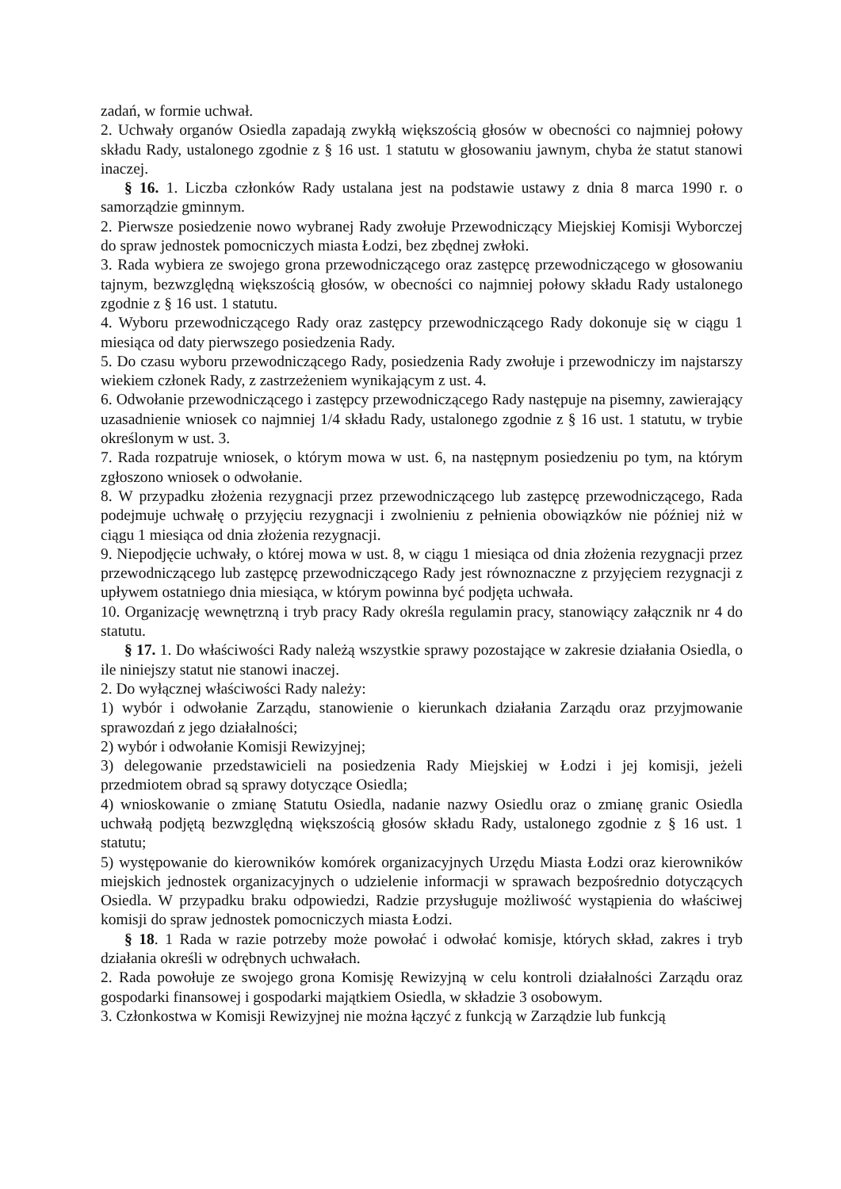zadań, w formie uchwał.
2. Uchwały organów Osiedla zapadają zwykłą większością głosów w obecności co najmniej połowy składu Rady, ustalonego zgodnie z § 16 ust. 1 statutu w głosowaniu jawnym, chyba że statut stanowi inaczej.
§ 16. 1. Liczba członków Rady ustalana jest na podstawie ustawy z dnia 8 marca 1990 r. o samorządzie gminnym.
2. Pierwsze posiedzenie nowo wybranej Rady zwołuje Przewodniczący Miejskiej Komisji Wyborczej do spraw jednostek pomocniczych miasta Łodzi, bez zbędnej zwłoki.
3. Rada wybiera ze swojego grona przewodniczącego oraz zastępcę przewodniczącego w głosowaniu tajnym, bezwzględną większością głosów, w obecności co najmniej połowy składu Rady ustalonego zgodnie z § 16 ust. 1 statutu.
4. Wyboru przewodniczącego Rady oraz zastępcy przewodniczącego Rady dokonuje się w ciągu 1 miesiąca od daty pierwszego posiedzenia Rady.
5. Do czasu wyboru przewodniczącego Rady, posiedzenia Rady zwołuje i przewodniczy im najstarszy wiekiem członek Rady, z zastrzeżeniem wynikającym z ust. 4.
6. Odwołanie przewodniczącego i zastępcy przewodniczącego Rady następuje na pisemny, zawierający uzasadnienie wniosek co najmniej 1/4 składu Rady, ustalonego zgodnie z § 16 ust. 1 statutu, w trybie określonym w ust. 3.
7. Rada rozpatruje wniosek, o którym mowa w ust. 6, na następnym posiedzeniu po tym, na którym zgłoszono wniosek o odwołanie.
8. W przypadku złożenia rezygnacji przez przewodniczącego lub zastępcę przewodniczącego, Rada podejmuje uchwałę o przyjęciu rezygnacji i zwolnieniu z pełnienia obowiązków nie później niż w ciągu 1 miesiąca od dnia złożenia rezygnacji.
9. Niepodjęcie uchwały, o której mowa w ust. 8, w ciągu 1 miesiąca od dnia złożenia rezygnacji przez przewodniczącego lub zastępcę przewodniczącego Rady jest równoznaczne z przyjęciem rezygnacji z upływem ostatniego dnia miesiąca, w którym powinna być podjęta uchwała.
10. Organizację wewnętrzną i tryb pracy Rady określa regulamin pracy, stanowiący załącznik nr 4 do statutu.
§ 17. 1. Do właściwości Rady należą wszystkie sprawy pozostające w zakresie działania Osiedla, o ile niniejszy statut nie stanowi inaczej.
2. Do wyłącznej właściwości Rady należy:
1) wybór i odwołanie Zarządu, stanowienie o kierunkach działania Zarządu oraz przyjmowanie sprawozdań z jego działalności;
2) wybór i odwołanie Komisji Rewizyjnej;
3) delegowanie przedstawicieli na posiedzenia Rady Miejskiej w Łodzi i jej komisji, jeżeli przedmiotem obrad są sprawy dotyczące Osiedla;
4) wnioskowanie o zmianę Statutu Osiedla, nadanie nazwy Osiedlu oraz o zmianę granic Osiedla uchwałą podjętą bezwzględną większością głosów składu Rady, ustalonego zgodnie z § 16 ust. 1 statutu;
5) występowanie do kierowników komórek organizacyjnych Urzędu Miasta Łodzi oraz kierowników miejskich jednostek organizacyjnych o udzielenie informacji w sprawach bezpośrednio dotyczących Osiedla. W przypadku braku odpowiedzi, Radzie przysługuje możliwość wystąpienia do właściwej komisji do spraw jednostek pomocniczych miasta Łodzi.
§ 18. 1 Rada w razie potrzeby może powołać i odwołać komisje, których skład, zakres i tryb działania określi w odrębnych uchwałach.
2. Rada powołuje ze swojego grona Komisję Rewizyjną w celu kontroli działalności Zarządu oraz gospodarki finansowej i gospodarki majątkiem Osiedla, w składzie 3 osobowym.
3. Członkostwa w Komisji Rewizyjnej nie można łączyć z funkcją w Zarządzie lub funkcją